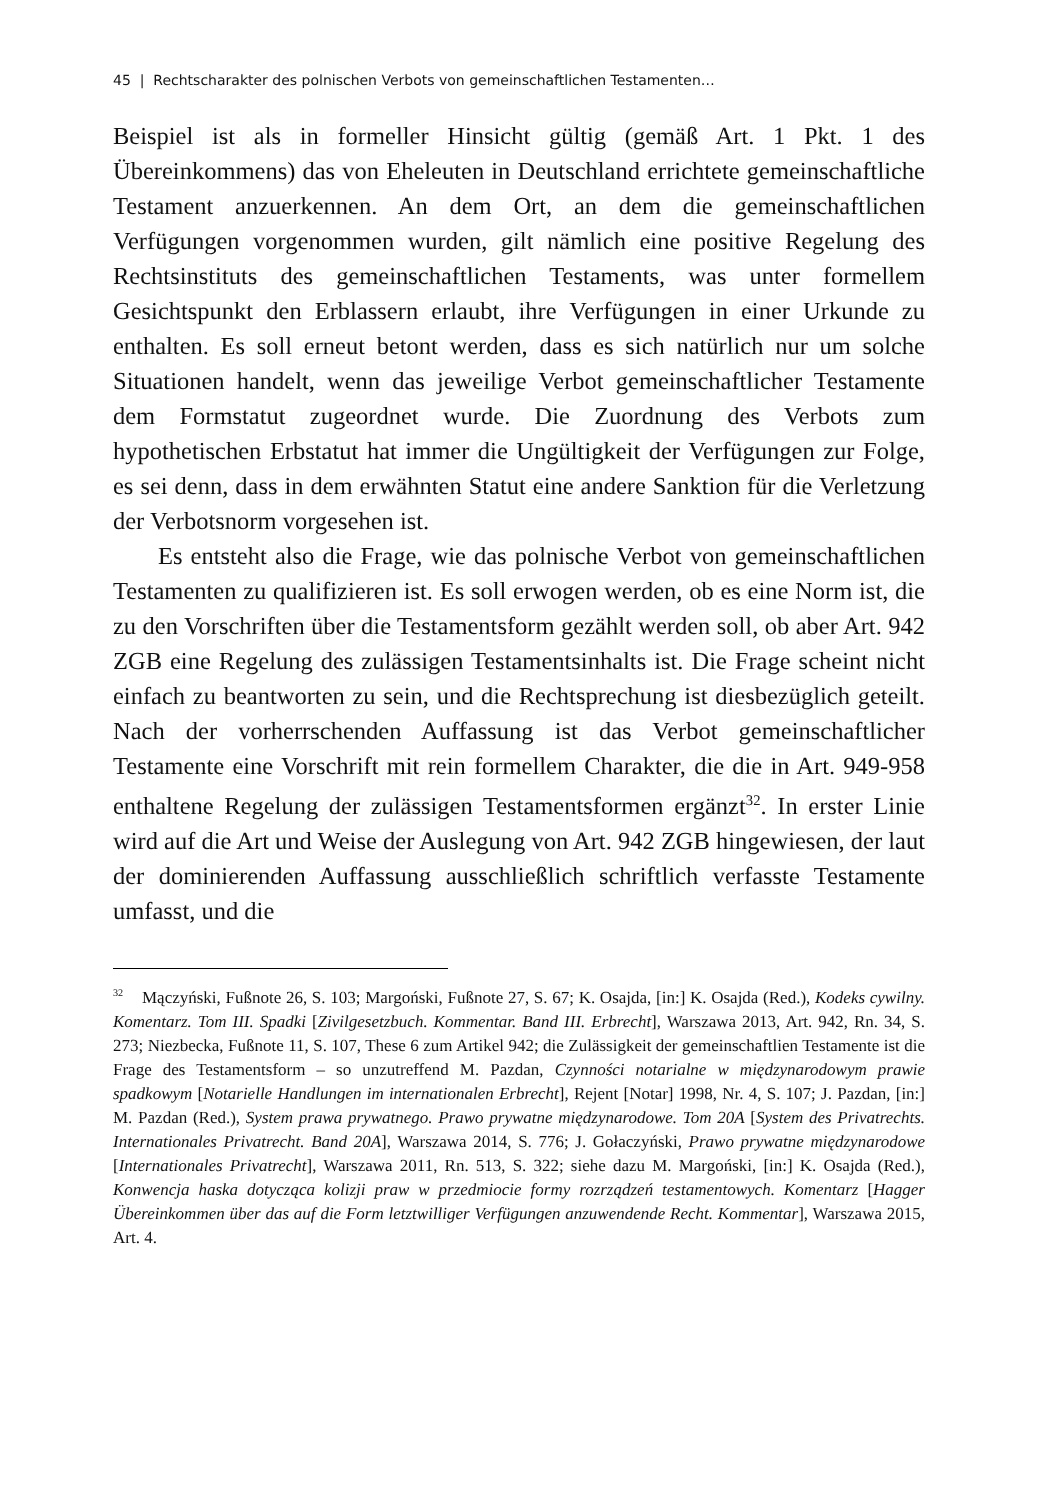45 | Rechtscharakter des polnischen Verbots von gemeinschaftlichen Testamenten…
Beispiel ist als in formeller Hinsicht gültig (gemäß Art. 1 Pkt. 1 des Übereinkommens) das von Eheleuten in Deutschland errichtete gemeinschaftliche Testament anzuerkennen. An dem Ort, an dem die gemeinschaftlichen Verfügungen vorgenommen wurden, gilt nämlich eine positive Regelung des Rechtsinstituts des gemeinschaftlichen Testaments, was unter formellem Gesichtspunkt den Erblassern erlaubt, ihre Verfügungen in einer Urkunde zu enthalten. Es soll erneut betont werden, dass es sich natürlich nur um solche Situationen handelt, wenn das jeweilige Verbot gemeinschaftlicher Testamente dem Formstatut zugeordnet wurde. Die Zuordnung des Verbots zum hypothetischen Erbstatut hat immer die Ungültigkeit der Verfügungen zur Folge, es sei denn, dass in dem erwähnten Statut eine andere Sanktion für die Verletzung der Verbotsnorm vorgesehen ist.
Es entsteht also die Frage, wie das polnische Verbot von gemeinschaftlichen Testamenten zu qualifizieren ist. Es soll erwogen werden, ob es eine Norm ist, die zu den Vorschriften über die Testamentsform gezählt werden soll, ob aber Art. 942 ZGB eine Regelung des zulässigen Testamentsinhalts ist. Die Frage scheint nicht einfach zu beantworten zu sein, und die Rechtsprechung ist diesbezüglich geteilt. Nach der vorherrschenden Auffassung ist das Verbot gemeinschaftlicher Testamente eine Vorschrift mit rein formellem Charakter, die die in Art. 949-958 enthaltene Regelung der zulässigen Testamentsformen ergänzt<sup>32</sup>. In erster Linie wird auf die Art und Weise der Auslegung von Art. 942 ZGB hingewiesen, der laut der dominierenden Auffassung ausschließlich schriftlich verfasste Testamente umfasst, und die
<sup>32</sup> Mączyński, Fußnote 26, S. 103; Margoński, Fußnote 27, S. 67; K. Osajda, [in:] K. Osajda (Red.), Kodeks cywilny. Komentarz. Tom III. Spadki [Zivilgesetzbuch. Kommentar. Band III. Erbrecht], Warszawa 2013, Art. 942, Rn. 34, S. 273; Niezbecka, Fußnote 11, S. 107, These 6 zum Artikel 942; die Zulässigkeit der gemeinschaftlien Testamente ist die Frage des Testamentsform – so unzutreffend M. Pazdan, Czynności notarialne w międzynarodowym prawie spadkowym [Notarielle Handlungen im internationalen Erbrecht], Rejent [Notar] 1998, Nr. 4, S. 107; J. Pazdan, [in:] M. Pazdan (Red.), System prawa prywatnego. Prawo prywatne międzynarodowe. Tom 20A [System des Privatrechts. Internationales Privatrecht. Band 20A], Warszawa 2014, S. 776; J. Gołaczyński, Prawo prywatne międzynarodowe [Internationales Privatrecht], Warszawa 2011, Rn. 513, S. 322; siehe dazu M. Margoński, [in:] K. Osajda (Red.), Konwencja haska dotycząca kolizji praw w przedmiocie formy rozrządzeń testamentowych. Komentarz [Hagger Übereinkommen über das auf die Form letztwilliger Verfügungen anzuwendende Recht. Kommentar], Warszawa 2015, Art. 4.